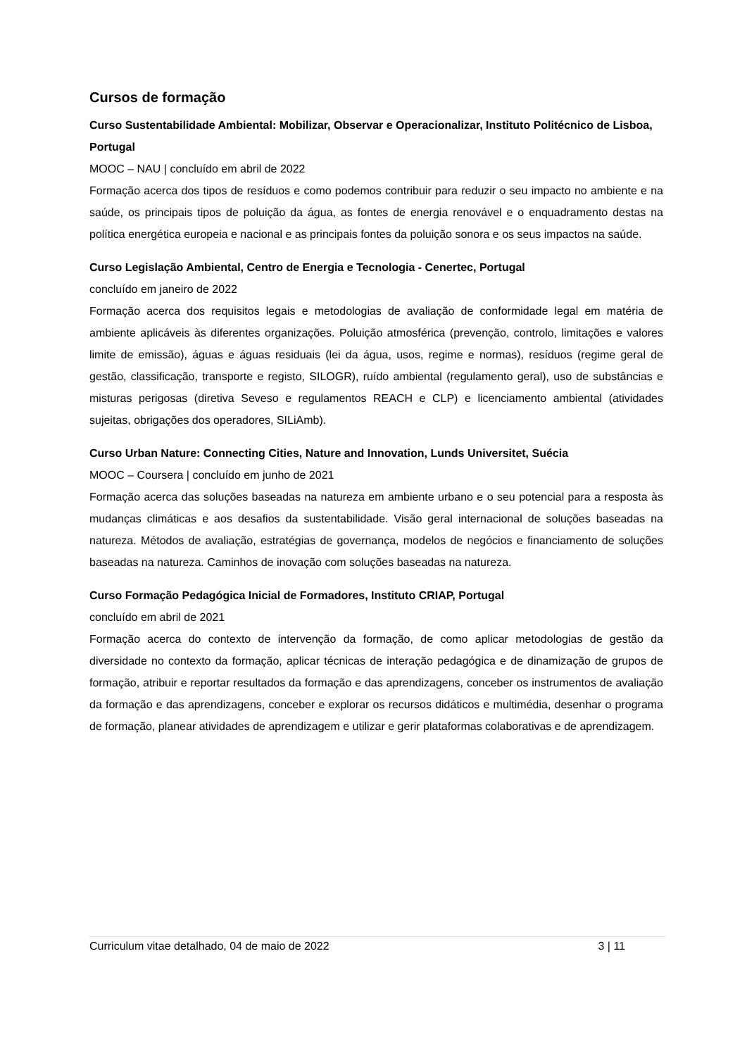Cursos de formação
Curso Sustentabilidade Ambiental: Mobilizar, Observar e Operacionalizar, Instituto Politécnico de Lisboa, Portugal
MOOC – NAU | concluído em abril de 2022
Formação acerca dos tipos de resíduos e como podemos contribuir para reduzir o seu impacto no ambiente e na saúde, os principais tipos de poluição da água, as fontes de energia renovável e o enquadramento destas na política energética europeia e nacional e as principais fontes da poluição sonora e os seus impactos na saúde.
Curso Legislação Ambiental, Centro de Energia e Tecnologia - Cenertec, Portugal
concluído em janeiro de 2022
Formação acerca dos requisitos legais e metodologias de avaliação de conformidade legal em matéria de ambiente aplicáveis às diferentes organizações. Poluição atmosférica (prevenção, controlo, limitações e valores limite de emissão), águas e águas residuais (lei da água, usos, regime e normas), resíduos (regime geral de gestão, classificação, transporte e registo, SILOGR), ruído ambiental (regulamento geral), uso de substâncias e misturas perigosas (diretiva Seveso e regulamentos REACH e CLP) e licenciamento ambiental (atividades sujeitas, obrigações dos operadores, SILiAmb).
Curso Urban Nature: Connecting Cities, Nature and Innovation, Lunds Universitet, Suécia
MOOC – Coursera | concluído em junho de 2021
Formação acerca das soluções baseadas na natureza em ambiente urbano e o seu potencial para a resposta às mudanças climáticas e aos desafios da sustentabilidade. Visão geral internacional de soluções baseadas na natureza. Métodos de avaliação, estratégias de governança, modelos de negócios e financiamento de soluções baseadas na natureza. Caminhos de inovação com soluções baseadas na natureza.
Curso Formação Pedagógica Inicial de Formadores, Instituto CRIAP, Portugal
concluído em abril de 2021
Formação acerca do contexto de intervenção da formação, de como aplicar metodologias de gestão da diversidade no contexto da formação, aplicar técnicas de interação pedagógica e de dinamização de grupos de formação, atribuir e reportar resultados da formação e das aprendizagens, conceber os instrumentos de avaliação da formação e das aprendizagens, conceber e explorar os recursos didáticos e multimédia, desenhar o programa de formação, planear atividades de aprendizagem e utilizar e gerir plataformas colaborativas e de aprendizagem.
Curriculum vitae detalhado, 04 de maio de 2022 3 | 11